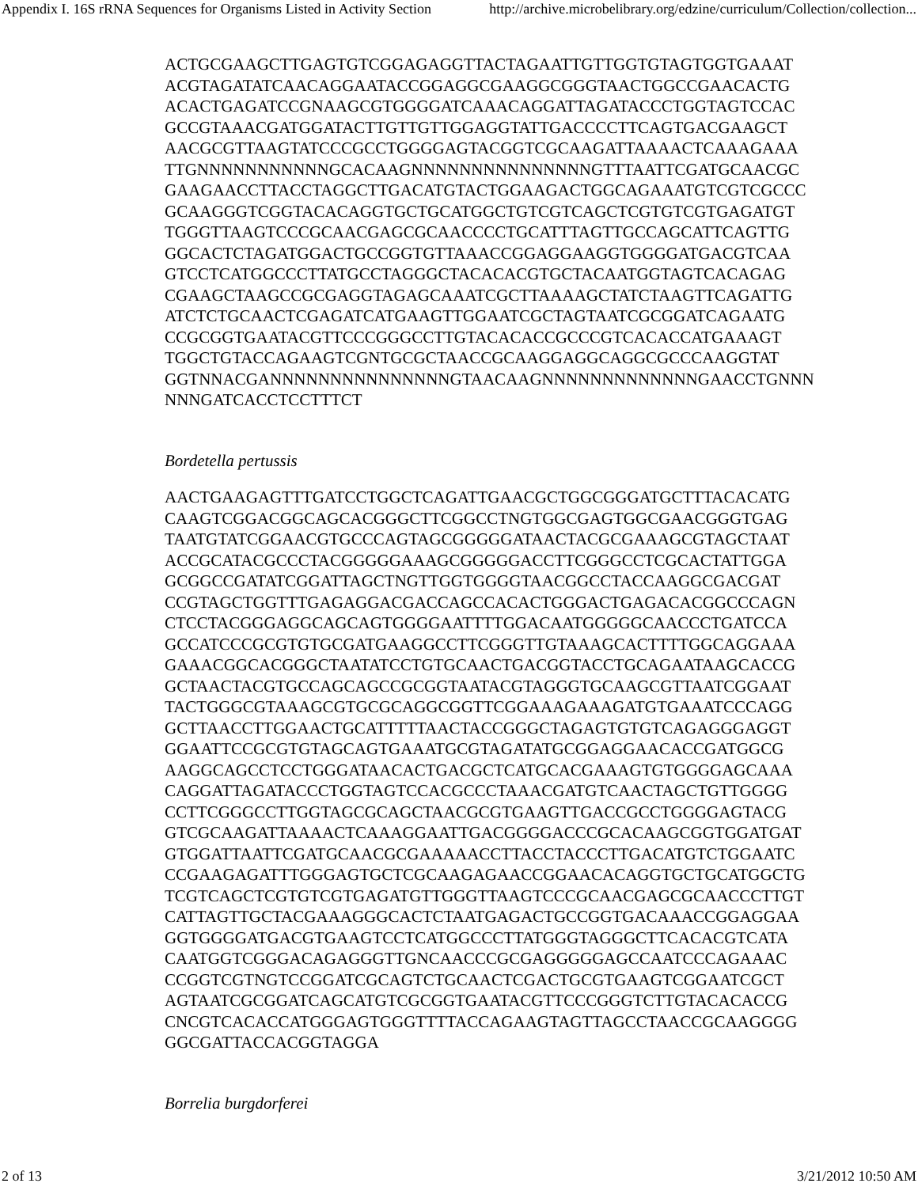Appendix I. 16S rRNA Sequences for Organisms Listed in Activity Section http://archive.microbelibrary.org/edzine/curriculum/Collection/collection...
ACTGCGAAGCTTGAGTGTCGGAGAGGTTACTAGAATTGTTGGTGTAGTGGTGAAAT
ACGTAGATATCAACAGGAATACCGGAGGCGAAGGCGGGTAACTGGCCGAACACTG
ACACTGAGATCCGNAAGCGTGGGGATCAAACAGGATTAGATACCCTGGTAGTCCAC
GCCGTAAACGATGGATACTTGTTGTTGGAGGTATTGACCCCTTCAGTGACGAAGCT
AACGCGTTAAGTATCCCGCCTGGGGAGTACGGTCGCAAGATTAAAACTCAAAGAAA
TTGNNNNNNNNNNNGCACAAGNNNNNNNNNNNNNNNGTTTAATTCGATGCAACGC
GAAGAACCTTACCTAGGCTTGACATGTACTGGAAGACTGGCAGAAATGTCGTCGCCC
GCAAGGGTCGGTACACAGGTGCTGCATGGCTGTCGTCAGCTCGTGTCGTGAGATGT
TGGGTTAAGTCCCGCAACGAGCGCAACCCCTGCATTTAGTTGCCAGCATTCAGTTG
GGCACTCTAGATGGACTGCCGGTGTTAAACCGGAGGAAGGTGGGGATGACGTCAA
GTCCTCATGGCCCTTATGCCTAGGGCTACACACGTGCTACAATGGTAGTCACAGAG
CGAAGCTAAGCCGCGAGGTAGAGCAAATCGCTTAAAAGCTATCTAAGTTCAGATTG
ATCTCTGCAACTCGAGATCATGAAGTTGGAATCGCTAGTAATCGCGGATCAGAATG
CCGCGGTGAATACGTTCCCGGGCCTTGTACACACCGCCCGTCACACCATGAAAGT
TGGCTGTACCAGAAGTCGNTGCGCTAACCGCAAGGAGGCAGGCGCCCAAGGTAT
GGTNNACGANNNNNNNNNNNNNNNGTAACAAGNNNNNNNNNNNNNGAACCTGNNN
NNNGATCACCTCCTTTCT
Bordetella pertussis
AACTGAAGAGTTTGATCCTGGCTCAGATTGAACGCTGGCGGGATGCTTTACACATG
CAAGTCGGACGGCAGCACGGGCTTCGGCCTNGTGGCGAGTGGCGAACGGGTGAG
TAATGTATCGGAACGTGCCCAGTAGCGGGGGATAACTACGCGAAAGCGTAGCTAAT
ACCGCATACGCCCTACGGGGGAAAGCGGGGGACCTTCGGGCCTCGCACTATTGGA
GCGGCCGATATCGGATTAGCTNGTTGGTGGGGTAACGGCCTACCAAGGCGACGAT
CCGTAGCTGGTTTGAGAGGACGACCAGCCACACTGGGACTGAGACACGGCCCAGN
CTCCTACGGGAGGCAGCAGTGGGGAATTTTGGACAATGGGGGCAACCCTGATCCA
GCCATCCCGCGTGTGCGATGAAGGCCTTCGGGTTGTAAAGCACTTTTGGCAGGAAA
GAAACGGCACGGGCTAATATCCTGTGCAACTGACGGTACCTGCAGAATAAGCACCG
GCTAACTACGTGCCAGCAGCCGCGGTAATACGTAGGGTGCAAGCGTTAATCGGAAT
TACTGGGCGTAAAGCGTGCGCAGGCGGTTCGGAAAGAAAGATGTGAAATCCCAGG
GCTTAACCTTGGAACTGCATTTTTAACTACCGGGCTAGAGTGTGTCAGAGGGAGGT
GGAATTCCGCGTGTAGCAGTGAAATGCGTAGATATGCGGAGGAACACCGATGGCG
AAGGCAGCCTCCTGGGATAACACTGACGCTCATGCACGAAAGTGTGGGGAGCAAA
CAGGATTAGATACCCTGGTAGTCCACGCCCTAAACGATGTCAACTAGCTGTTGGGG
CCTTCGGGCCTTGGTAGCGCAGCTAACGCGTGAAGTTGACCGCCTGGGGAGTACG
GTCGCAAGATTAAAACTCAAAGGAATTGACGGGGACCCGCACAAGCGGTGGATGAT
GTGGATTAATTCGATGCAACGCGAAAAACCTTACCTACCCTTGACATGTCTGGAATC
CCGAAGAGATTTGGGAGTGCTCGCAAGAGAACCGGAACACAGGTGCTGCATGGCTG
TCGTCAGCTCGTGTCGTGAGATGTTGGGTTAAGTCCCGCAACGAGCGCAACCCTTGT
CATTAGTTGCTACGAAAGGGCACTCTAATGAGACTGCCGGTGACAAACCGGAGGAA
GGTGGGGATGACGTGAAGTCCTCATGGCCCTTATGGGTAGGGCTTCACACGTCATA
CAATGGTCGGGACAGAGGGTTGNCAACCCGCGAGGGGGAGCCAATCCCAGAAAC
CCGGTCGTNGTCCGGATCGCAGTCTGCAACTCGACTGCGTGAAGTCGGAATCGCT
AGTAATCGCGGATCAGCATGTCGCGGTGAATACGTTCCCGGGTCTTGTACACACCG
CNCGTCACACCATGGGAGTGGGTTTTACCAGAAGTAGTTAGCCTAACCGCAAGGGG
GGCGATTACCACGGTAGGA
Borrelia burgdorferei
2 of 13 3/21/2012 10:50 AM